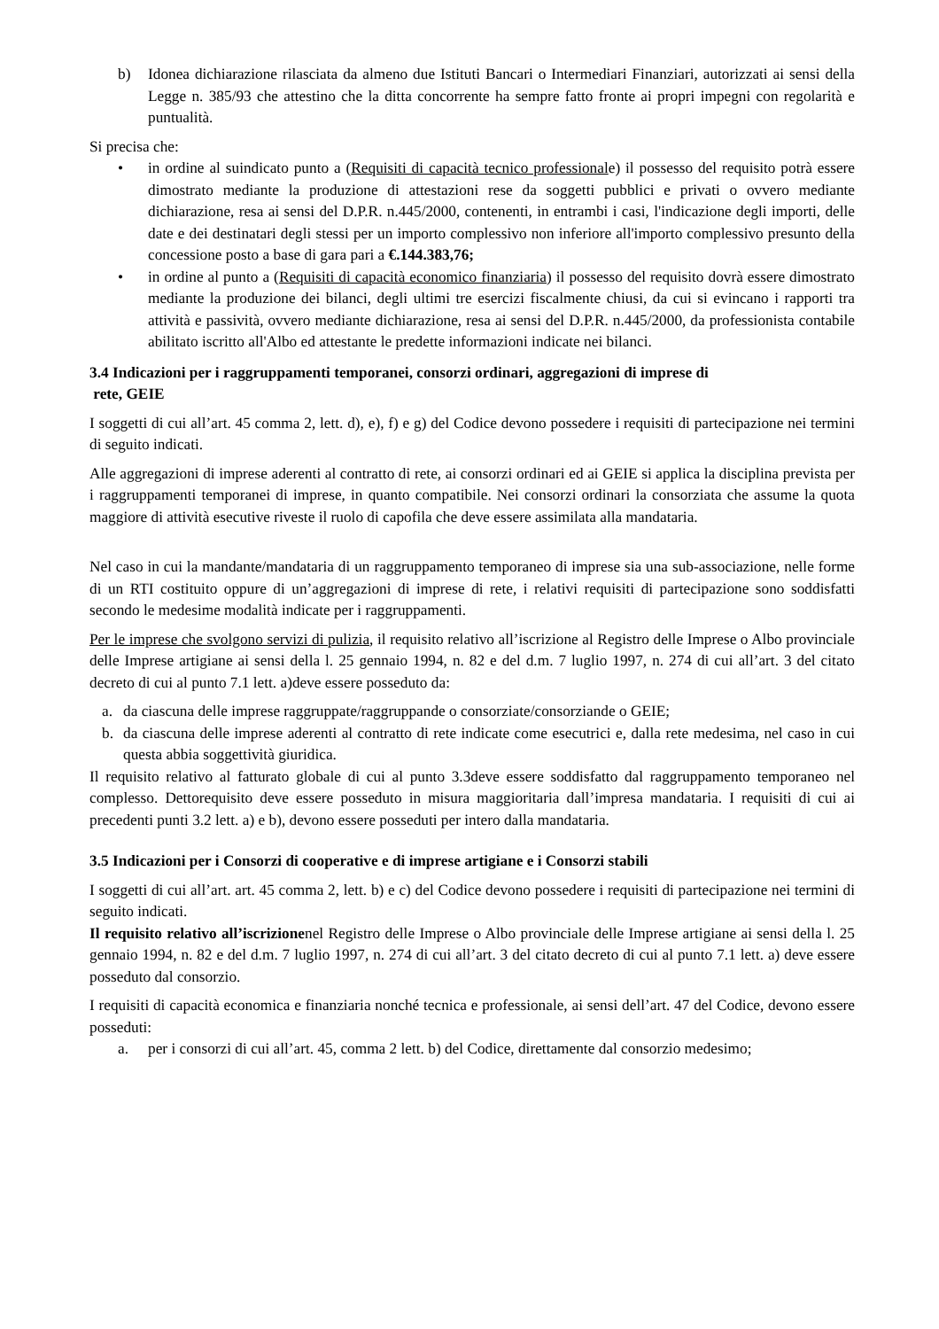b) Idonea dichiarazione rilasciata da almeno due Istituti Bancari o Intermediari Finanziari, autorizzati ai sensi della Legge n. 385/93 che attestino che la ditta concorrente ha sempre fatto fronte ai propri impegni con regolarità e puntualità.
Si precisa che:
• in ordine al suindicato punto a (Requisiti di capacità tecnico professionale) il possesso del requisito potrà essere dimostrato mediante la produzione di attestazioni rese da soggetti pubblici e privati o ovvero mediante dichiarazione, resa ai sensi del D.P.R. n.445/2000, contenenti, in entrambi i casi, l'indicazione degli importi, delle date e dei destinatari degli stessi per un importo complessivo non inferiore all'importo complessivo presunto della concessione posto a base di gara pari a €.144.383,76;
• in ordine al punto a (Requisiti di capacità economico finanziaria) il possesso del requisito dovrà essere dimostrato mediante la produzione dei bilanci, degli ultimi tre esercizi fiscalmente chiusi, da cui si evincano i rapporti tra attività e passività, ovvero mediante dichiarazione, resa ai sensi del D.P.R. n.445/2000, da professionista contabile abilitato iscritto all'Albo ed attestante le predette informazioni indicate nei bilanci.
3.4 Indicazioni per i raggruppamenti temporanei, consorzi ordinari, aggregazioni di imprese di
rete, GEIE
I soggetti di cui all’art. 45 comma 2, lett. d), e), f) e g) del Codice devono possedere i requisiti di partecipazione nei termini di seguito indicati.
Alle aggregazioni di imprese aderenti al contratto di rete, ai consorzi ordinari ed ai GEIE si applica la disciplina prevista per i raggruppamenti temporanei di imprese, in quanto compatibile. Nei consorzi ordinari la consorziata che assume la quota maggiore di attività esecutive riveste il ruolo di capofila che deve essere assimilata alla mandataria.
Nel caso in cui la mandante/mandataria di un raggruppamento temporaneo di imprese sia una sub-associazione, nelle forme di un RTI costituito oppure di un’aggregazioni di imprese di rete, i relativi requisiti di partecipazione sono soddisfatti secondo le medesime modalità indicate per i raggruppamenti.
Per le imprese che svolgono servizi di pulizia, il requisito relativo all’iscrizione al Registro delle Imprese o Albo provinciale delle Imprese artigiane ai sensi della l. 25 gennaio 1994, n. 82 e del d.m. 7 luglio 1997, n. 274 di cui all’art. 3 del citato decreto di cui al punto 7.1 lett. a)deve essere posseduto da:
a. da ciascuna delle imprese raggruppate/raggruppande o consorziate/consorziande o GEIE;
b. da ciascuna delle imprese aderenti al contratto di rete indicate come esecutrici e, dalla rete medesima, nel caso in cui questa abbia soggettività giuridica.
Il requisito relativo al fatturato globale di cui al punto 3.3deve essere soddisfatto dal raggruppamento temporaneo nel complesso. Dettorequisito deve essere posseduto in misura maggioritaria dall’impresa mandataria. I requisiti di cui ai precedenti punti 3.2 lett. a) e b), devono essere posseduti per intero dalla mandataria.
3.5 Indicazioni per i Consorzi di cooperative e di imprese artigiane e i Consorzi stabili
I soggetti di cui all’art. art. 45 comma 2, lett. b) e c) del Codice devono possedere i requisiti di partecipazione nei termini di seguito indicati.
Il requisito relativo all’iscrizionenel Registro delle Imprese o Albo provinciale delle Imprese artigiane ai sensi della l. 25 gennaio 1994, n. 82 e del d.m. 7 luglio 1997, n. 274 di cui all’art. 3 del citato decreto di cui al punto 7.1 lett. a) deve essere posseduto dal consorzio.
I requisiti di capacità economica e finanziaria nonché tecnica e professionale, ai sensi dell’art. 47 del Codice, devono essere posseduti:
a. per i consorzi di cui all’art. 45, comma 2 lett. b) del Codice, direttamente dal consorzio medesimo;